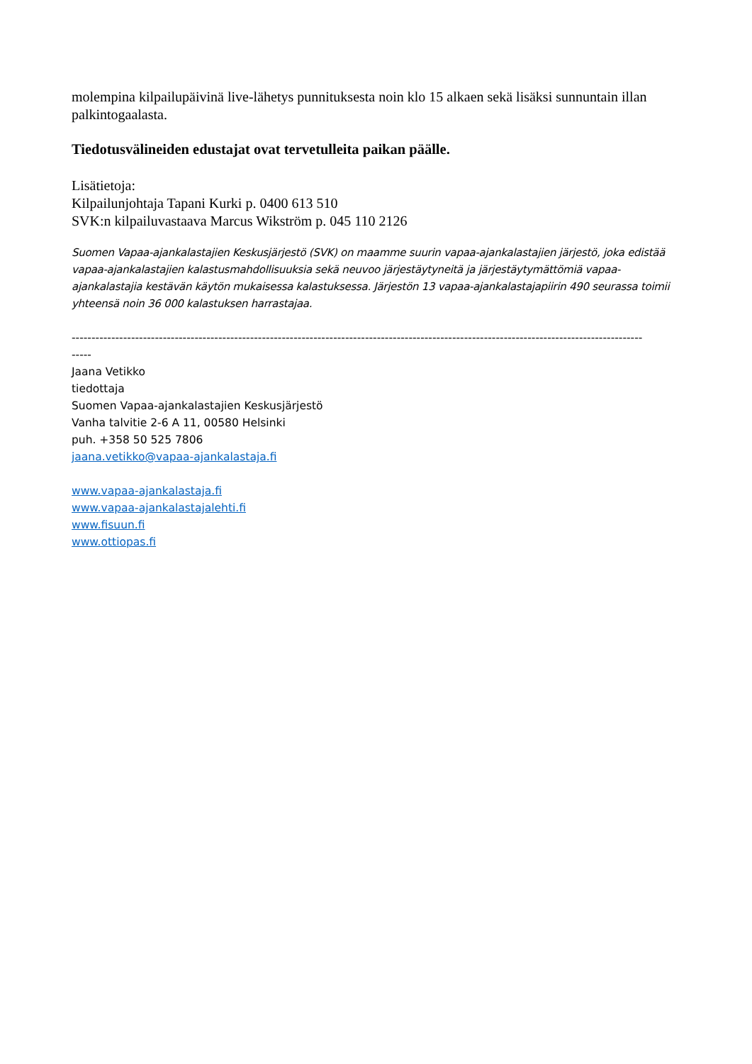molempina kilpailupäivinä live-lähetys punnituksesta noin klo 15 alkaen sekä lisäksi sunnuntain illan palkintogaalasta.
Tiedotusvälineiden edustajat ovat tervetulleita paikan päälle.
Lisätietoja:
Kilpailunjohtaja Tapani Kurki p. 0400 613 510
SVK:n kilpailuvastaava Marcus Wikström p. 045 110 2126
Suomen Vapaa-ajankalastajien Keskusjärjestö (SVK) on maamme suurin vapaa-ajankalastajien järjestö, joka edistää vapaa-ajankalastajien kalastusmahdollisuuksia sekä neuvoo järjestäytyneitä ja järjestäytymättömiä vapaa-ajankalastajia kestävän käytön mukaisessa kalastuksessa. Järjestön 13 vapaa-ajankalastajapiirin 490 seurassa toimii yhteensä noin 36 000 kalastuksen harrastajaa.
------------------------------------------------------------------------------------------------------------------------------------------------
-----
Jaana Vetikko
tiedottaja
Suomen Vapaa-ajankalastajien Keskusjärjestö
Vanha talvitie 2-6 A 11, 00580 Helsinki
puh. +358 50 525 7806
jaana.vetikko@vapaa-ajankalastaja.fi
www.vapaa-ajankalastaja.fi
www.vapaa-ajankalastajalehti.fi
www.fisuun.fi
www.ottiopas.fi